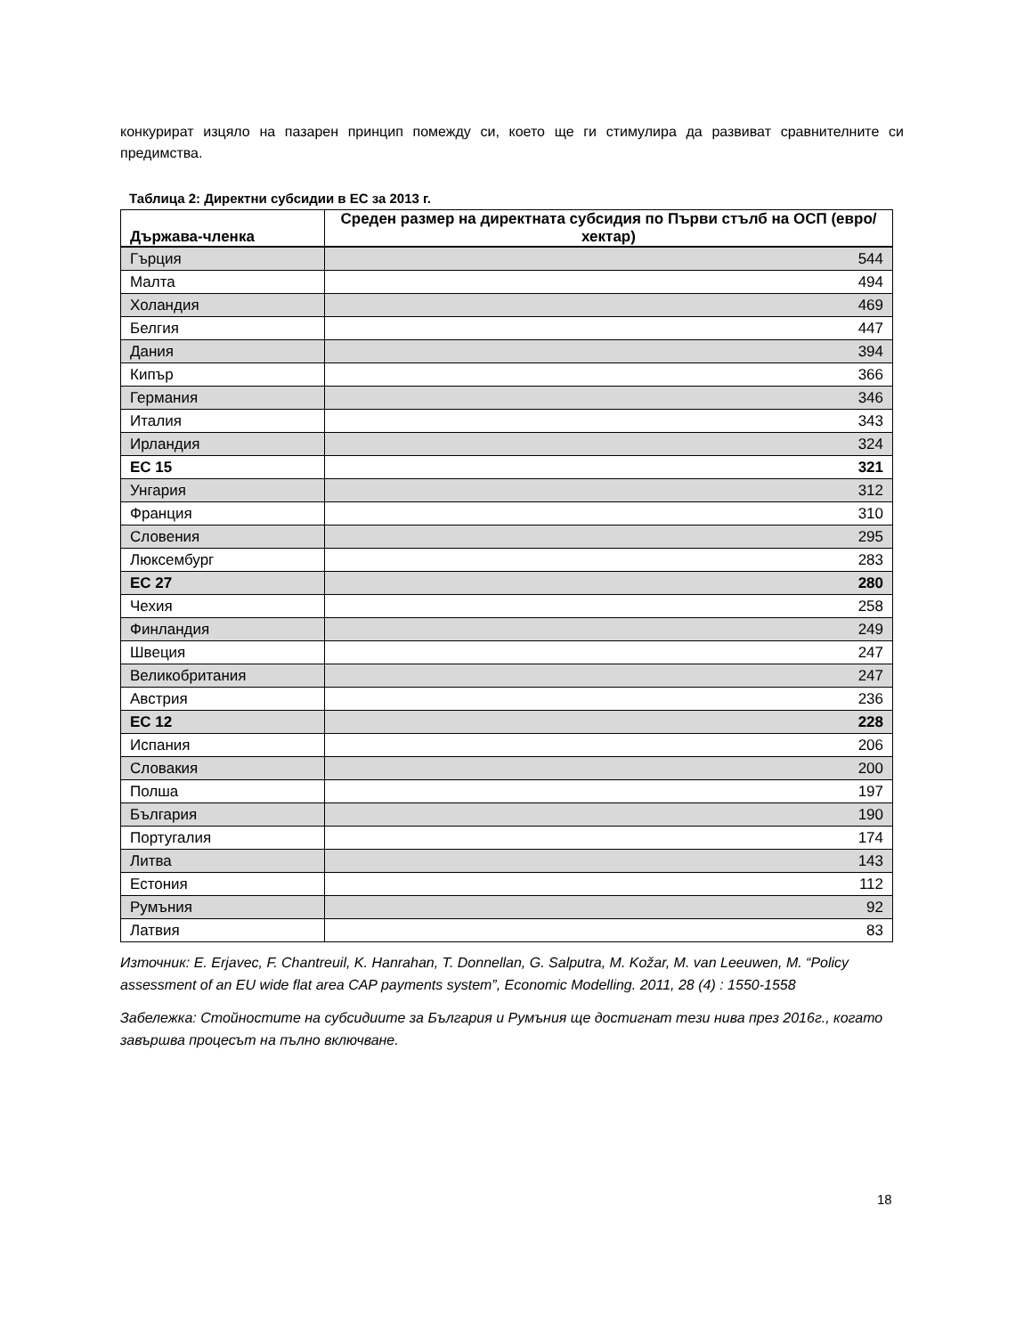конкурират изцяло на пазарен принцип помежду си, което ще ги стимулира да развиват сравнителните си предимства.
Таблица 2: Директни субсидии в ЕС за 2013 г.
| Държава-членка | Среден размер на директната субсидия по Първи стълб на ОСП (евро/хектар) |
| --- | --- |
| Гърция | 544 |
| Малта | 494 |
| Холандия | 469 |
| Белгия | 447 |
| Дания | 394 |
| Кипър | 366 |
| Германия | 346 |
| Италия | 343 |
| Ирландия | 324 |
| ЕС 15 | 321 |
| Унгария | 312 |
| Франция | 310 |
| Словения | 295 |
| Люксембург | 283 |
| ЕС 27 | 280 |
| Чехия | 258 |
| Финландия | 249 |
| Швеция | 247 |
| Великобритания | 247 |
| Австрия | 236 |
| ЕС 12 | 228 |
| Испания | 206 |
| Словакия | 200 |
| Полша | 197 |
| България | 190 |
| Португалия | 174 |
| Литва | 143 |
| Естония | 112 |
| Румъния | 92 |
| Латвия | 83 |
Източник: E. Erjavec, F. Chantreuil, K. Hanrahan, T. Donnellan, G. Salputra, M. Kožar, M. van Leeuwen, M. “Policy assessment of an EU wide flat area CAP payments system”, Economic Modelling. 2011, 28 (4) : 1550-1558
Забележка: Стойностите на субсидиите за България и Румъния ще достигнат тези нива през 2016г., когато завършва процесът на пълно включване.
18